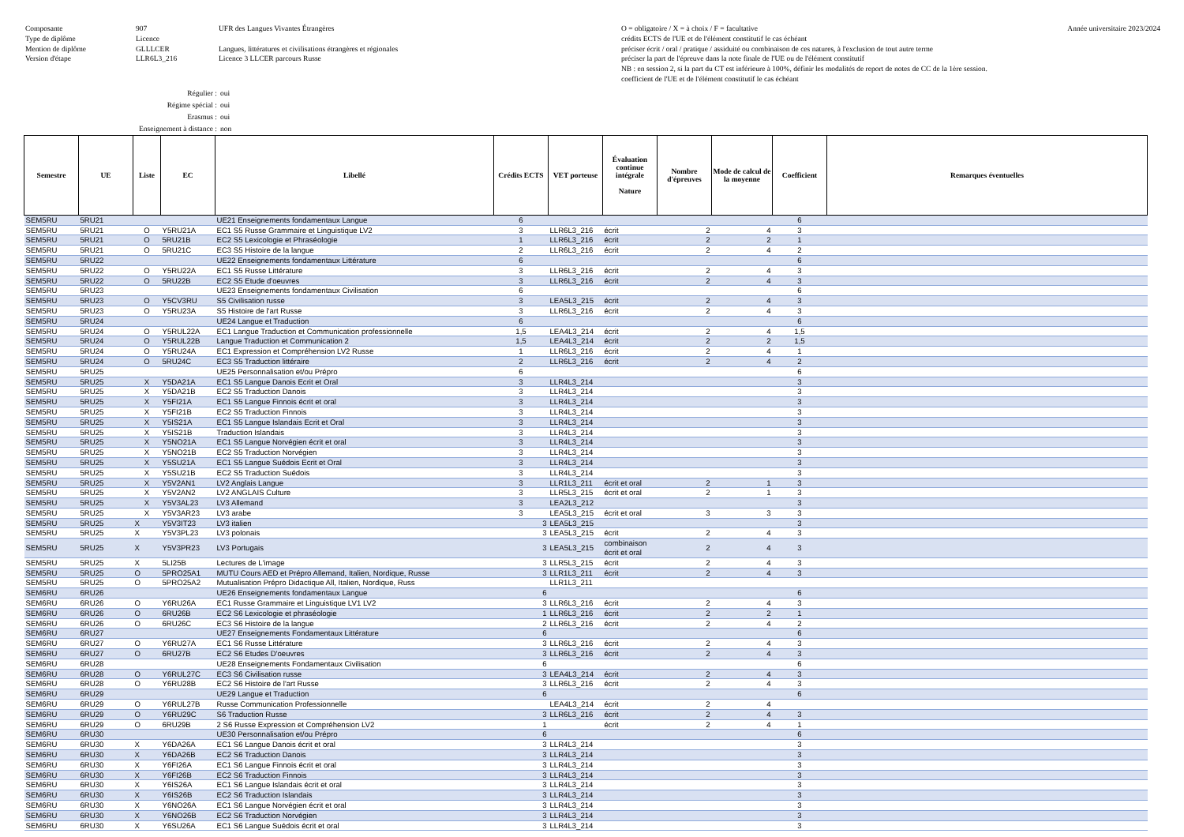Composante
Type de diplôme
Mention de diplôme
Version d'étape
907
Licence
GLLLCER
LLR6L3_216
UFR des Langues Vivantes Étrangères
Langues, littératures et civilisations étrangères et régionales
Licence 3 LLCER parcours Russe
O = obligatoire / X = à choix / F = facultative
crédits ECTS de l'UE et de l'élément constitutif le cas échéant
préciser écrit / oral / pratique / assiduité ou combinaison de ces natures, à l'exclusion de tout autre terme
préciser la part de l'épreuve dans la note finale de l'UE ou de l'élément constitutif
NB : en session 2, si la part du CT est inférieure à 100%, définir les modalités de report de notes de CC de la 1ère session.
coefficient de l'UE et de l'élément constitutif le cas échéant
Année universitaire 2023/2024
Régulier : oui
Régime spécial : oui
Erasmus : oui
Enseignement à distance : non
| Semestre | UE | Liste | EC | Libellé | Crédits ECTS | VET porteuse | Évaluation continue intégrale Nature | Nombre d'épreuves | Mode de calcul de la moyenne | Coefficient | Remarques éventuelles |
| --- | --- | --- | --- | --- | --- | --- | --- | --- | --- | --- | --- |
| SEM5RU | 5RU21 | | | UE21 Enseignements fondamentaux Langue | 6 | | | | | 6 | |
| SEM5RU | 5RU21 | O | Y5RU21A | EC1 S5 Russe Grammaire et Linguistique LV2 | 3 | LLR6L3_216 | écrit | 2 | 4 | 3 | |
| SEM5RU | 5RU21 | O | 5RU21B | EC2 S5 Lexicologie et Phraséologie | 1 | LLR6L3_216 | écrit | 2 | 2 | 1 | |
| SEM5RU | 5RU21 | O | 5RU21C | EC3 S5 Histoire de la langue | 2 | LLR6L3_216 | écrit | 2 | 4 | 2 | |
| SEM5RU | 5RU22 | | | UE22 Enseignements fondamentaux Littérature | 6 | | | | | 6 | |
| SEM5RU | 5RU22 | O | Y5RU22A | EC1 S5 Russe Littérature | 3 | LLR6L3_216 | écrit | 2 | 4 | 3 | |
| SEM5RU | 5RU22 | O | 5RU22B | EC2 S5 Etude d'oeuvres | 3 | LLR6L3_216 | écrit | 2 | 4 | 3 | |
| SEM5RU | 5RU23 | | | UE23 Enseignements fondamentaux Civilisation | 6 | | | | | 6 | |
| SEM5RU | 5RU23 | O | Y5CV3RU | S5 Civilisation russe | 3 | LEA5L3_215 | écrit | 2 | 4 | 3 | |
| SEM5RU | 5RU23 | O | Y5RU23A | S5 Histoire de l'art Russe | 3 | LLR6L3_216 | écrit | 2 | 4 | 3 | |
| SEM5RU | 5RU24 | | | UE24 Langue et Traduction | 6 | | | | | 6 | |
| SEM5RU | 5RU24 | O | Y5RUL22A | EC1 Langue Traduction et Communication professionnelle | 1,5 | LEA4L3_214 | écrit | 2 | 4 | 1,5 | |
| SEM5RU | 5RU24 | O | Y5RUL22B | Langue Traduction et Communication 2 | 1,5 | LEA4L3_214 | écrit | 2 | 2 | 1,5 | |
| SEM5RU | 5RU24 | O | Y5RU24A | EC1 Expression et Compréhension LV2 Russe | 1 | LLR6L3_216 | écrit | 2 | 4 | 1 | |
| SEM5RU | 5RU24 | O | 5RU24C | EC3 S5 Traduction littéraire | 2 | LLR6L3_216 | écrit | 2 | 4 | 2 | |
| SEM5RU | 5RU25 | | | UE25 Personnalisation et/ou Prépro | 6 | | | | | 6 | |
| SEM5RU | 5RU25 | X | Y5DA21A | EC1 S5 Langue Danois Ecrit et Oral | 3 | LLR4L3_214 | | | | 3 | |
| SEM5RU | 5RU25 | X | Y5DA21B | EC2 S5 Traduction Danois | 3 | LLR4L3_214 | | | | 3 | |
| SEM5RU | 5RU25 | X | Y5FI21A | EC1 S5 Langue Finnois écrit et oral | 3 | LLR4L3_214 | | | | 3 | |
| SEM5RU | 5RU25 | X | Y5FI21B | EC2 S5 Traduction Finnois | 3 | LLR4L3_214 | | | | 3 | |
| SEM5RU | 5RU25 | X | Y5IS21A | EC1 S5 Langue Islandais Ecrit et Oral | 3 | LLR4L3_214 | | | | 3 | |
| SEM5RU | 5RU25 | X | Y5IS21B | Traduction Islandais | 3 | LLR4L3_214 | | | | 3 | |
| SEM5RU | 5RU25 | X | Y5NO21A | EC1 S5 Langue Norvégien écrit et oral | 3 | LLR4L3_214 | | | | 3 | |
| SEM5RU | 5RU25 | X | Y5NO21B | EC2 S5 Traduction Norvégien | 3 | LLR4L3_214 | | | | 3 | |
| SEM5RU | 5RU25 | X | Y5SU21A | EC1 S5 Langue Suédois Ecrit et Oral | 3 | LLR4L3_214 | | | | 3 | |
| SEM5RU | 5RU25 | X | Y5SU21B | EC2 S5 Traduction Suédois | 3 | LLR4L3_214 | | | | 3 | |
| SEM5RU | 5RU25 | X | Y5V2AN1 | LV2 Anglais Langue | 3 | LLR1L3_211 | écrit et oral | 2 | 1 | 3 | |
| SEM5RU | 5RU25 | X | Y5V2AN2 | LV2 ANGLAIS Culture | 3 | LLR5L3_215 | écrit et oral | 2 | 1 | 3 | |
| SEM5RU | 5RU25 | X | Y5V3AL23 | LV3 Allemand | 3 | LEA2L3_212 | | | | 3 | |
| SEM5RU | 5RU25 | X | Y5V3AR23 | LV3 arabe | 3 | LEA5L3_215 | écrit et oral | 3 | 3 | 3 | |
| SEM5RU | 5RU25 | X | Y5V3IT23 | LV3 italien | 3 | LEA5L3_215 | | | | 3 | |
| SEM5RU | 5RU25 | X | Y5V3PL23 | LV3 polonais | 3 | LEA5L3_215 | écrit | 2 | 4 | 3 | |
| SEM5RU | 5RU25 | X | Y5V3PR23 | LV3 Portugais | 3 | LEA5L3_215 | combinaison écrit et oral | 2 | 4 | 3 | |
| SEM5RU | 5RU25 | X | 5LI25B | Lectures de L'image | 3 | LLR5L3_215 | écrit | 2 | 4 | 3 | |
| SEM5RU | 5RU25 | O | 5PRO25A1 | MUTU Cours AED et Prépro Allemand, Italien, Nordique, Russe | 3 | LLR1L3_211 | écrit | 2 | 4 | 3 | |
| SEM5RU | 5RU25 | O | 5PRO25A2 | Mutualisation Prépro Didactique All, Italien, Nordique, Russ | | LLR1L3_211 | | | | | |
| SEM6RU | 6RU26 | | | UE26 Enseignements fondamentaux Langue | 6 | | | | | 6 | |
| SEM6RU | 6RU26 | O | Y6RU26A | EC1 Russe Grammaire et Linguistique LV1 LV2 | 3 | LLR6L3_216 | écrit | 2 | 4 | 3 | |
| SEM6RU | 6RU26 | O | 6RU26B | EC2 S6 Lexicologie et phraséologie | 1 | LLR6L3_216 | écrit | 2 | 2 | 1 | |
| SEM6RU | 6RU26 | O | 6RU26C | EC3 S6 Histoire de la langue | 2 | LLR6L3_216 | écrit | 2 | 4 | 2 | |
| SEM6RU | 6RU27 | | | UE27 Enseignements Fondamentaux Littérature | 6 | | | | | 6 | |
| SEM6RU | 6RU27 | O | Y6RU27A | EC1 S6 Russe Littérature | 3 | LLR6L3_216 | écrit | 2 | 4 | 3 | |
| SEM6RU | 6RU27 | O | 6RU27B | EC2 S6 Etudes D'oeuvres | 3 | LLR6L3_216 | écrit | 2 | 4 | 3 | |
| SEM6RU | 6RU28 | | | UE28 Enseignements Fondamentaux Civilisation | 6 | | | | | 6 | |
| SEM6RU | 6RU28 | O | Y6RUL27C | EC3 S6 Civilisation russe | 3 | LEA4L3_214 | écrit | 2 | 4 | 3 | |
| SEM6RU | 6RU28 | O | Y6RU28B | EC2 S6 Histoire de l'art Russe | 3 | LLR6L3_216 | écrit | 2 | 4 | 3 | |
| SEM6RU | 6RU29 | | | UE29 Langue et Traduction | 6 | | | | | 6 | |
| SEM6RU | 6RU29 | O | Y6RUL27B | Russe Communication Professionnelle | | LEA4L3_214 | écrit | 2 | 4 | | |
| SEM6RU | 6RU29 | O | Y6RU29C | S6 Traduction Russe | 3 | LLR6L3_216 | écrit | 2 | 4 | 3 | |
| SEM6RU | 6RU29 | O | 6RU29B | 2 S6 Russe Expression et Compréhension LV2 | 1 | | écrit | 2 | 4 | 1 | |
| SEM6RU | 6RU30 | | | UE30 Personnalisation et/ou Prépro | 6 | | | | | 6 | |
| SEM6RU | 6RU30 | X | Y6DA26A | EC1 S6 Langue Danois écrit et oral | 3 | LLR4L3_214 | | | | 3 | |
| SEM6RU | 6RU30 | X | Y6DA26B | EC2 S6 Traduction Danois | 3 | LLR4L3_214 | | | | 3 | |
| SEM6RU | 6RU30 | X | Y6FI26A | EC1 S6 Langue Finnois écrit et oral | 3 | LLR4L3_214 | | | | 3 | |
| SEM6RU | 6RU30 | X | Y6FI26B | EC2 S6 Traduction Finnois | 3 | LLR4L3_214 | | | | 3 | |
| SEM6RU | 6RU30 | X | Y6IS26A | EC1 S6 Langue Islandais écrit et oral | 3 | LLR4L3_214 | | | | 3 | |
| SEM6RU | 6RU30 | X | Y6IS26B | EC2 S6 Traduction Islandais | 3 | LLR4L3_214 | | | | 3 | |
| SEM6RU | 6RU30 | X | Y6NO26A | EC1 S6 Langue Norvégien écrit et oral | 3 | LLR4L3_214 | | | | 3 | |
| SEM6RU | 6RU30 | X | Y6NO26B | EC2 S6 Traduction Norvégien | 3 | LLR4L3_214 | | | | 3 | |
| SEM6RU | 6RU30 | X | Y6SU26A | EC1 S6 Langue Suédois écrit et oral | 3 | LLR4L3_214 | | | | 3 | |